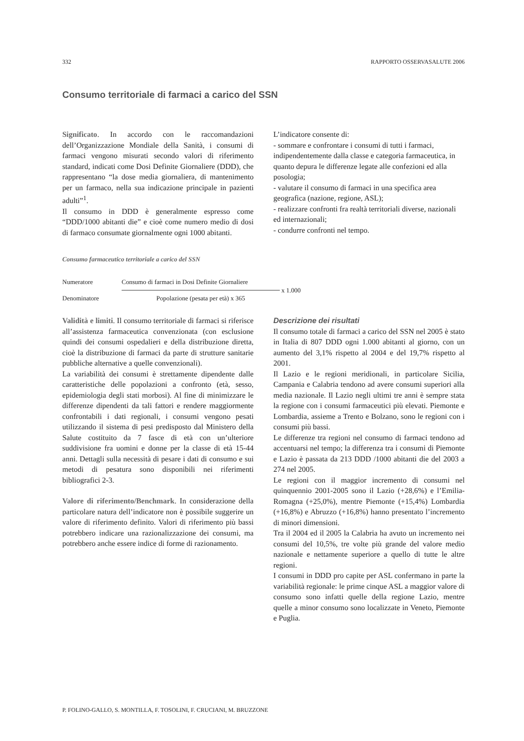332 RAPPORTO OSSERVASALUTE 2006
Consumo territoriale di farmaci a carico del SSN
Significato. In accordo con le raccomandazioni dell’Organizzazione Mondiale della Sanità, i consumi di farmaci vengono misurati secondo valori di riferimento standard, indicati come Dosi Definite Giornaliere (DDD), che rappresentano “la dose media giornaliera, di mantenimento per un farmaco, nella sua indicazione principale in pazienti adulti”<sup>1</sup>.
Il consumo in DDD è generalmente espresso come “DDD/1000 abitanti die” e cioè come numero medio di dosi di farmaco consumate giornalmente ogni 1000 abitanti.
L’indicatore consente di:
- sommare e confrontare i consumi di tutti i farmaci, indipendentemente dalla classe e categoria farmaceutica, in quanto depura le differenze legate alle confezioni ed alla posologia;
- valutare il consumo di farmaci in una specifica area geografica (nazione, regione, ASL);
- realizzare confronti fra realtà territoriali diverse, nazionali ed internazionali;
- condurre confronti nel tempo.
Consumo farmaceutico territoriale a carico del SSN
Numeratore
Consumo di farmaci in Dosi Definite Giornaliere
x 1.000
Denominatore
Popolazione (pesata per età) x 365
Validità e limiti. Il consumo territoriale di farmaci si riferisce all’assistenza farmaceutica convenzionata (con esclusione quindi dei consumi ospedalieri e della distribuzione diretta, cioè la distribuzione di farmaci da parte di strutture sanitarie pubbliche alternative a quelle convenzionali).
La variabilità dei consumi è strettamente dipendente dalle caratteristiche delle popolazioni a confronto (età, sesso, epidemiologia degli stati morbosi). Al fine di minimizzare le differenze dipendenti da tali fattori e rendere maggiormente confrontabili i dati regionali, i consumi vengono pesati utilizzando il sistema di pesi predisposto dal Ministero della Salute costituito da 7 fasce di età con un’ulteriore suddivisione fra uomini e donne per la classe di età 15-44 anni. Dettagli sulla necessità di pesare i dati di consumo e sui metodi di pesatura sono disponibili nei riferimenti bibliografici 2-3.
Valore di riferimento/Benchmark. In considerazione della particolare natura dell’indicatore non è possibile suggerire un valore di riferimento definito. Valori di riferimento più bassi potrebbero indicare una razionalizzazione dei consumi, ma potrebbero anche essere indice di forme di razionamento.
Descrizione dei risultati
Il consumo totale di farmaci a carico del SSN nel 2005 è stato in Italia di 807 DDD ogni 1.000 abitanti al giorno, con un aumento del 3,1% rispetto al 2004 e del 19,7% rispetto al 2001.
Il Lazio e le regioni meridionali, in particolare Sicilia, Campania e Calabria tendono ad avere consumi superiori alla media nazionale. Il Lazio negli ultimi tre anni è sempre stata la regione con i consumi farmaceutici più elevati. Piemonte e Lombardia, assieme a Trento e Bolzano, sono le regioni con i consumi più bassi.
Le differenze tra regioni nel consumo di farmaci tendono ad accentuarsi nel tempo; la differenza tra i consumi di Piemonte e Lazio è passata da 213 DDD /1000 abitanti die del 2003 a 274 nel 2005.
Le regioni con il maggior incremento di consumi nel quinquennio 2001-2005 sono il Lazio (+28,6%) e l’Emilia-Romagna (+25,0%), mentre Piemonte (+15,4%) Lombardia (+16,8%) e Abruzzo (+16,8%) hanno presentato l’incremento di minori dimensioni.
Tra il 2004 ed il 2005 la Calabria ha avuto un incremento nei consumi del 10,5%, tre volte più grande del valore medio nazionale e nettamente superiore a quello di tutte le altre regioni.
I consumi in DDD pro capite per ASL confermano in parte la variabilità regionale: le prime cinque ASL a maggior valore di consumo sono infatti quelle della regione Lazio, mentre quelle a minor consumo sono localizzate in Veneto, Piemonte e Puglia.
P. FOLINO-GALLO, S. MONTILLA, F. TOSOLINI, F. CRUCIANI, M. BRUZZONE